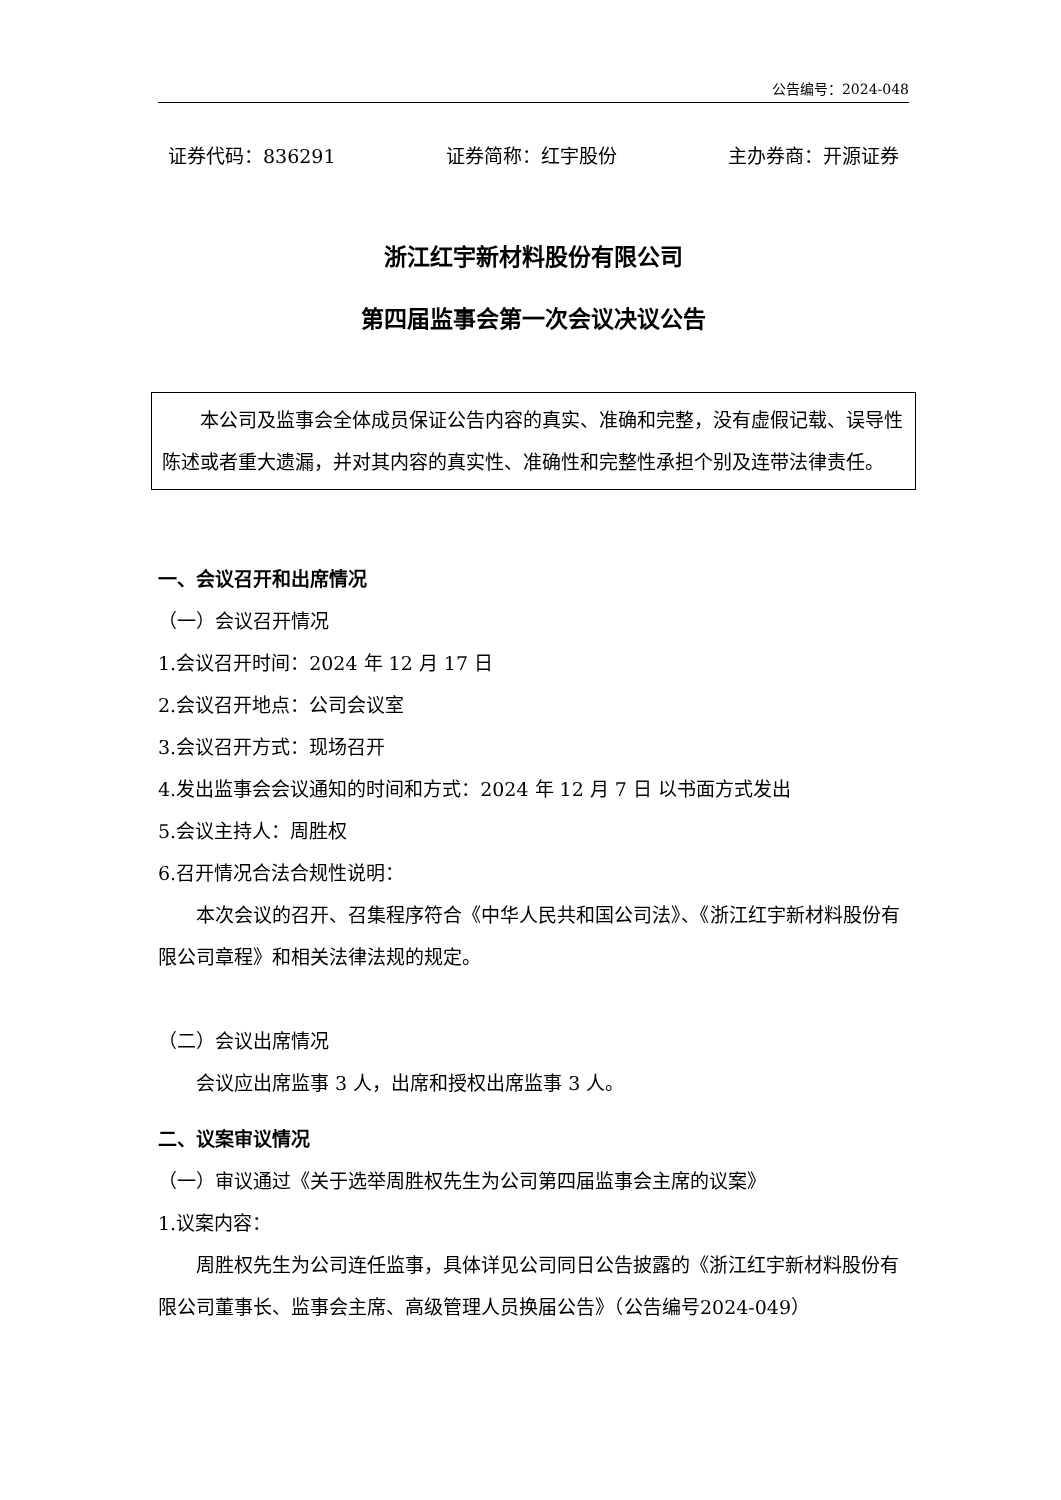公告编号：2024-048
证券代码：836291 证券简称：红宇股份 主办券商：开源证券
浙江红宇新材料股份有限公司
第四届监事会第一次会议决议公告
本公司及监事会全体成员保证公告内容的真实、准确和完整，没有虚假记载、误导性陈述或者重大遗漏，并对其内容的真实性、准确性和完整性承担个别及连带法律责任。
一、会议召开和出席情况
（一）会议召开情况
1.会议召开时间：2024 年 12 月 17 日
2.会议召开地点：公司会议室
3.会议召开方式：现场召开
4.发出监事会会议通知的时间和方式：2024 年 12 月 7 日 以书面方式发出
5.会议主持人：周胜权
6.召开情况合法合规性说明：
本次会议的召开、召集程序符合《中华人民共和国公司法》、《浙江红宇新材料股份有限公司章程》和相关法律法规的规定。
（二）会议出席情况
会议应出席监事 3 人，出席和授权出席监事 3 人。
二、议案审议情况
（一）审议通过《关于选举周胜权先生为公司第四届监事会主席的议案》
1.议案内容：
周胜权先生为公司连任监事，具体详见公司同日公告披露的《浙江红宇新材料股份有限公司董事长、监事会主席、高级管理人员换届公告》（公告编号2024-049）